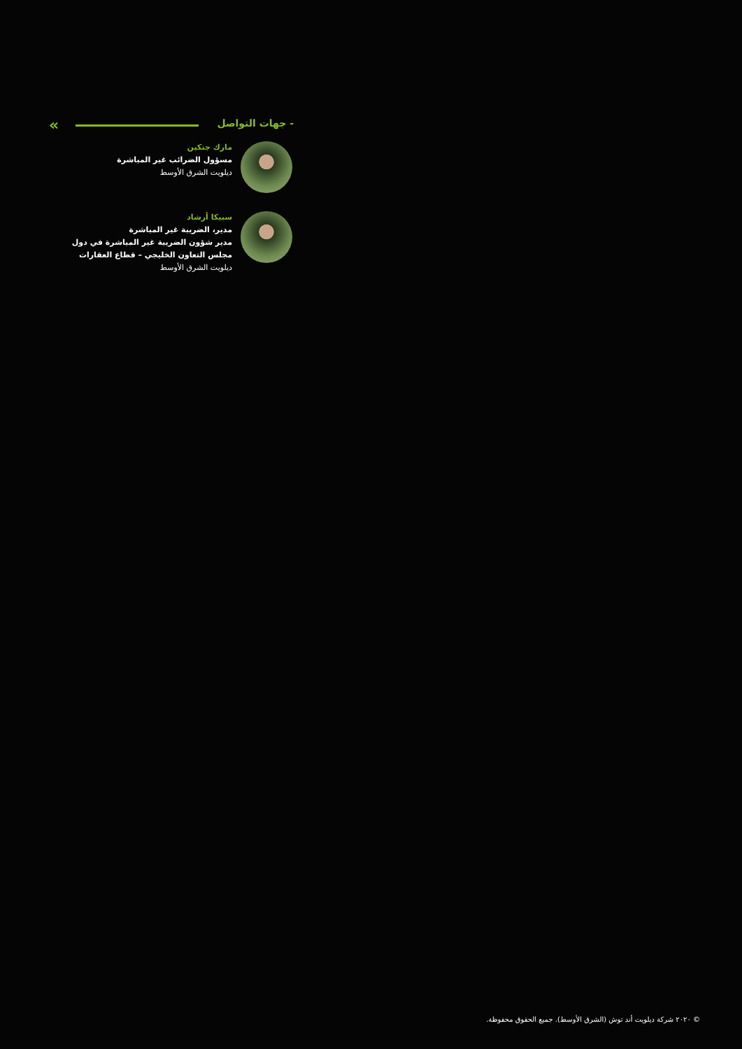« - جهات التواصل
مارك جنكين
مسؤول الضرائب غير المباشرة
ديلويت الشرق الأوسط
سبيكا أرشاد
مدير، الضريبة غير المباشرة
مدير شؤون الضريبة غير المباشرة في دول مجلس التعاون الخليجي – قطاع العقارات
ديلويت الشرق الأوسط
© ٢٠٢٠ شركة ديلويت أند توش (الشرق الأوسط). جميع الحقوق محفوظة.